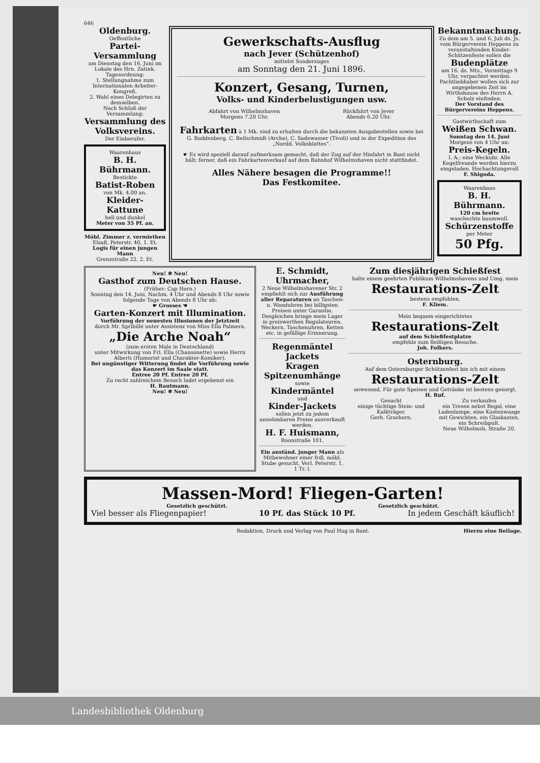646
Oldenburg.
Oeffentliche
Partei-Versammlung
am Dienstag den 16. Juni im Lokale des Hrn. Zatink.
Tagesordnung:
1. Stellungnahme zum Internationalen Arbeiter-Kongreß.
2. Wahl eines Delegirten zu demselben.
Nach Schluß der Versammlung:
Versammlung des Volksvereins.
Der Einberufer.
Waarenhaus
B. H. Bührmann.
Bestickte
Batist-Roben
von Mk. 4,00 an.
Kleider-Kattune
hell und dunkel
Meter von 35 Pf. an.
Möbl. Zimmer z. vermiethen
Elsaß, Peterstr. 40, 1. Et.
Logis für einen jungen Mann
Grenzstraße 22, 2. Et.
Gewerkschafts-Ausflug
nach Jever (Schützenhof)
mittelst Sonderzuges
am Sonntag den 21. Juni 1896.
Konzert, Gesang, Turnen,
Volks- und Kinderbelustigungen usw.
Abfahrt von Wilhelmshaven
Morgens 7.20 Uhr.
Rückfahrt von Jever
Abends 6.20 Uhr.
Fahrkarten à 1 Mk. sind zu erhalten durch die bekannten Ausgabestellen sowie bei G. Buddenberg, C. Beilschmidt (Arche), C. Sadewasser (Tivoli) und in der Expedition des „Nordd. Volksblattes“.
☛ Es wird speziell darauf aufmerksam gemacht, daß der Zug auf der Hinfahrt in Bant nicht hält; ferner, daß ein Fahrkartenverkauf auf dem Bahnhof Wilhelmshaven nicht stattfindet.
Alles Nähere besagen die Programme!!
Das Festkomitee.
Bekanntmachung.
Zu dem am 5. und 6. Juli ds. Js. vom Bürgerverein Heppens zu veranstaltenden Kinder-Schützenfeste sollen die
Budenplätze
am 16. ds. Mts., Vormittags 9 Uhr, verpachtet werden. Pachtliebhaber wollen sich zur angegebenen Zeit im Wirthshause des Herrn A. Scholz einfinden.
Der Vorstand des Bürgervereins Heppens.
Gastwirthschaft zum
Weißen Schwan.
Sonntag den 14. Juni
Morgens von 4 Uhr an:
Preis-Kegeln.
I. A.: eine Weckuhr. Alle Kegelfreunde werden hierzu eingeladen. Hochachtungsvoll
F. Shigoda.
Waarenhaus
B. H. Bührmann.
120 cm breite
waschechte baumwoll.
Schürzenstoffe
per Meter
50 Pfg.
Neu! ✻ Neu!
Gasthof zum Deutschen Hause.
(Früher: Cap Horn.)
Sonntag den 14. Juni, Nachm. 4 Uhr und Abends 8 Uhr sowie folgende Tage von Abends 8 Uhr ab:
☛ Grosses ☚
Garten-Konzert mit Illumination.
Vorführung der neuesten Illusionen der Jetztzeit
durch Mr. Spribillé unter Assistenz von Miss Ella Palmera.
„Die Arche Noah“
(zum ersten Male in Deutschland)
unter Mitwirkung von Frl. Ella (Chansonette) sowie Herrn Alberti (Humorist und Charakter-Komiker).
Bei ungünstiger Witterung findet die Vorführung sowie das Konzert im Saale statt.
Entree 20 Pf. Entree 20 Pf.
Zu recht zahlreichem Besuch ladet ergebenst ein
H. Rautmann.
Neu! ✻ Neu!
E. Schmidt, Uhrmacher,
2 Neue Wilhelmshavener Str. 2 empfiehlt sich zur Ausführung aller Reparaturen an Taschen- u. Wanduhren bei billigsten Preisen unter Garantie. Desgleichen bringe mein Lager in preiswerthen Regulateuren, Weckern, Taschenuhren, Ketten etc. in gefällige Erinnerung.
Regenmäntel
Jackets
Kragen
Spitzenumhänge
sowie
Kindermäntel
und
Kinder-Jackets
sollen jetzt zu jedem annehmbaren Preise ausverkauft werden.
H. F. Huismann,
Roonstraße 101.
Ein anständ. junger Mann als Mitbewohner einer frdl. möbl. Stube gesucht. Verl. Peterstr. 1, 1 Tr. l.
Zum diesjährigen Schießfest
halte einem geehrten Publikum Wilhelmshavens und Umg. mein
Restaurations-Zelt
bestens empfohlen.
F. Kliem.
Mein bequem eingerichtetes
Restaurations-Zelt
auf dem Schießfestplatze
empfehle zum fleißigen Besuche.
Joh. Folkers.
Osternburg.
Auf dem Osternburger Schützenfest bin ich mit einem
Restaurations-Zelt
anwesend. Für gute Speisen und Getränke ist bestens gesorgt.
H. Ruf.
Gesucht
einige tüchtige Stein- und Kalkträger.
Gerh. Grashorn.
Zu verkaufen
ein Tresen nebst Regal, eine Ladenlampe, eine Kastenwaage mit Gewichten, ein Glaskasten, ein Schreibpult.
Neue Wilhelmsh. Straße 20.
Massen-Mord! Fliegen-Garten!
Gesetzlich geschützt. Gesetzlich geschützt.
Viel besser als Fliegenpapier! 10 Pf. das Stück 10 Pf. In jedem Geschäft käuflich!
Redaktion, Druck und Verlag von Paul Hug in Bant. Hierzu eine Beilage.
Landesbibliothek Oldenburg